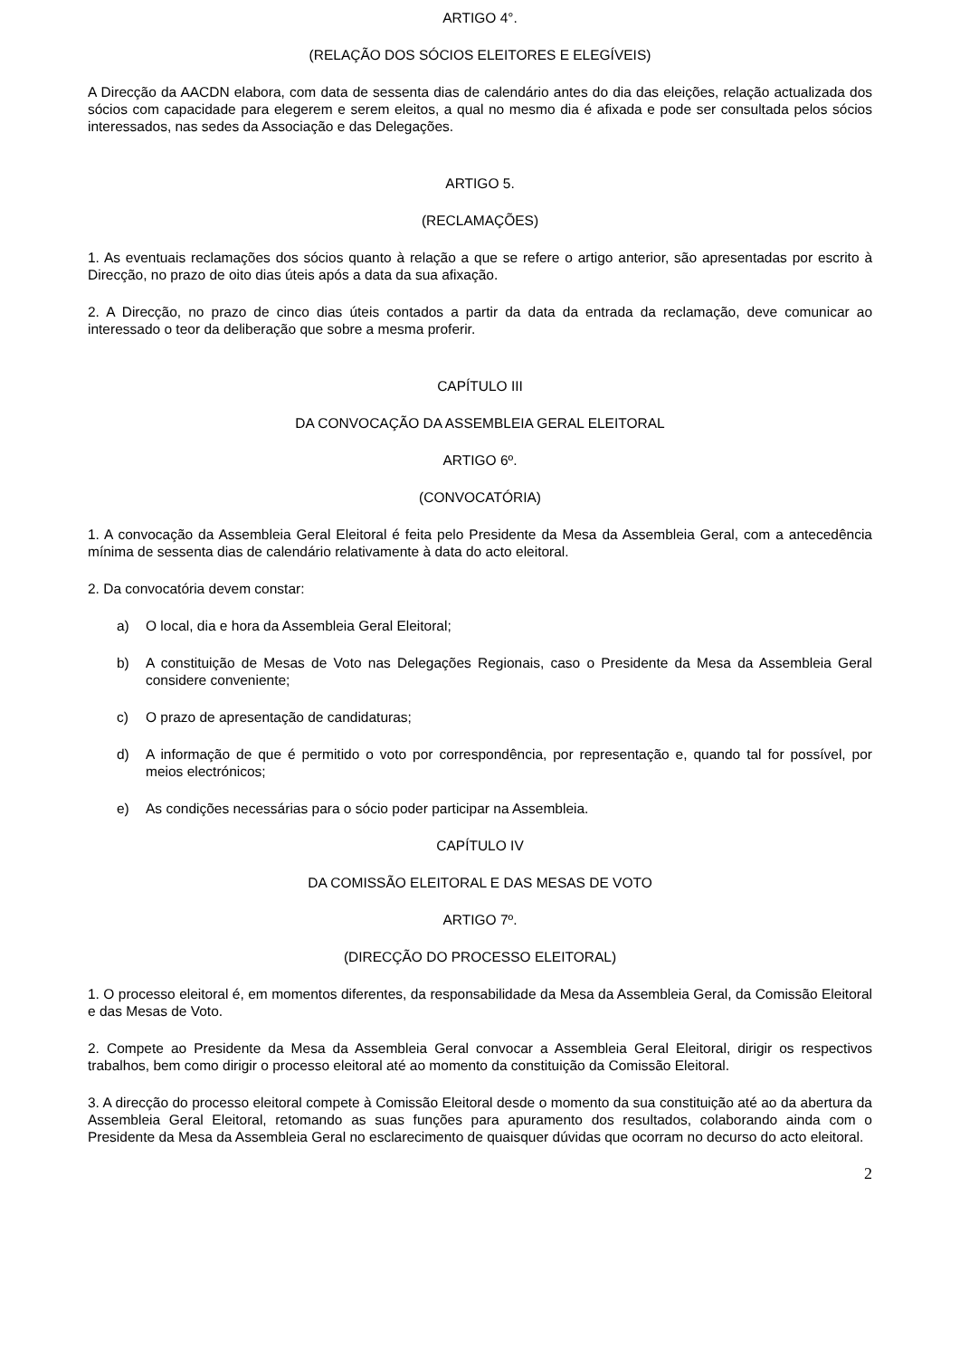ARTIGO 4°.
(RELAÇÃO DOS SÓCIOS ELEITORES E ELEGÍVEIS)
A Direcção da AACDN elabora, com data de sessenta dias de calendário antes do dia das eleições, relação actualizada dos sócios com capacidade para elegerem e serem eleitos, a qual no mesmo dia é afixada e pode ser consultada pelos sócios interessados, nas sedes da Associação e das Delegações.
ARTIGO 5.
(RECLAMAÇÕES)
1. As eventuais reclamações dos sócios quanto à relação a que se refere o artigo anterior, são apresentadas por escrito à Direcção, no prazo de oito dias úteis após a data da sua afixação.
2. A Direcção, no prazo de cinco dias úteis contados a partir da data da entrada da reclamação, deve comunicar ao interessado o teor da deliberação que sobre a mesma proferir.
CAPÍTULO III
DA CONVOCAÇÃO DA ASSEMBLEIA GERAL ELEITORAL
ARTIGO 6º.
(CONVOCATÓRIA)
1. A convocação da Assembleia Geral Eleitoral é feita pelo Presidente da Mesa da Assembleia Geral, com a antecedência mínima de sessenta dias de calendário relativamente à data do acto eleitoral.
2. Da convocatória devem constar:
a) O local, dia e hora da Assembleia Geral Eleitoral;
b) A constituição de Mesas de Voto nas Delegações Regionais, caso o Presidente da Mesa da Assembleia Geral considere conveniente;
c) O prazo de apresentação de candidaturas;
d) A informação de que é permitido o voto por correspondência, por representação e, quando tal for possível, por meios electrónicos;
e) As condições necessárias para o sócio poder participar na Assembleia.
CAPÍTULO IV
DA COMISSÃO ELEITORAL E DAS MESAS DE VOTO
ARTIGO 7º.
(DIRECÇÃO DO PROCESSO ELEITORAL)
1. O processo eleitoral é, em momentos diferentes, da responsabilidade da Mesa da Assembleia Geral, da Comissão Eleitoral e das Mesas de Voto.
2. Compete ao Presidente da Mesa da Assembleia Geral convocar a Assembleia Geral Eleitoral, dirigir os respectivos trabalhos, bem como dirigir o processo eleitoral até ao momento da constituição da Comissão Eleitoral.
3. A direcção do processo eleitoral compete à Comissão Eleitoral desde o momento da sua constituição até ao da abertura da Assembleia Geral Eleitoral, retomando as suas funções para apuramento dos resultados, colaborando ainda com o Presidente da Mesa da Assembleia Geral no esclarecimento de quaisquer dúvidas que ocorram no decurso do acto eleitoral.
2